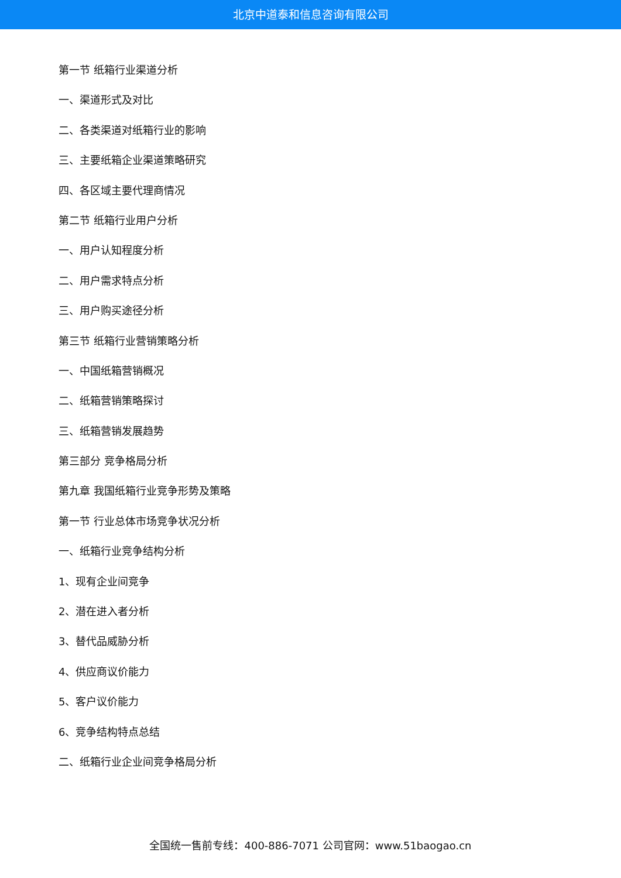北京中道泰和信息咨询有限公司
第一节 纸箱行业渠道分析
一、渠道形式及对比
二、各类渠道对纸箱行业的影响
三、主要纸箱企业渠道策略研究
四、各区域主要代理商情况
第二节 纸箱行业用户分析
一、用户认知程度分析
二、用户需求特点分析
三、用户购买途径分析
第三节 纸箱行业营销策略分析
一、中国纸箱营销概况
二、纸箱营销策略探讨
三、纸箱营销发展趋势
第三部分 竞争格局分析
第九章 我国纸箱行业竞争形势及策略
第一节 行业总体市场竞争状况分析
一、纸箱行业竞争结构分析
1、现有企业间竞争
2、潜在进入者分析
3、替代品威胁分析
4、供应商议价能力
5、客户议价能力
6、竞争结构特点总结
二、纸箱行业企业间竞争格局分析
全国统一售前专线：400-886-7071 公司官网：www.51baogao.cn